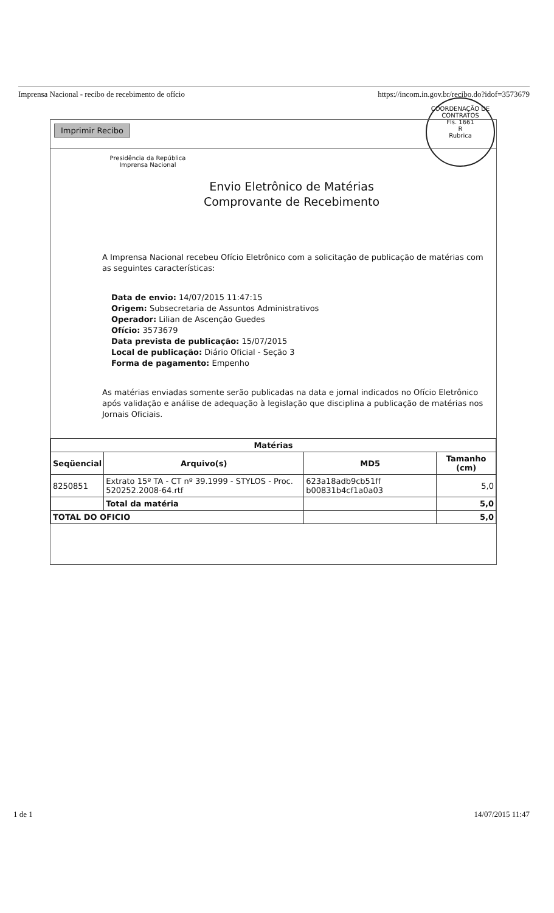Imprensa Nacional - recibo de recebimento de ofício https://incom.in.gov.br/recibo.do?idof=3573679
COORDENAÇÃO DE CONTRATOS
Fls. 1661
R
Rubrica
Imprimir Recibo
Presidência da República
Imprensa Nacional
Envio Eletrônico de Matérias
Comprovante de Recebimento
A Imprensa Nacional recebeu Ofício Eletrônico com a solicitação de publicação de matérias com as seguintes características:
Data de envio: 14/07/2015 11:47:15
Origem: Subsecretaria de Assuntos Administrativos
Operador: Lilian de Ascenção Guedes
Ofício: 3573679
Data prevista de publicação: 15/07/2015
Local de publicação: Diário Oficial - Seção 3
Forma de pagamento: Empenho
As matérias enviadas somente serão publicadas na data e jornal indicados no Ofício Eletrônico após validação e análise de adequação à legislação que disciplina a publicação de matérias nos Jornais Oficiais.
| Matérias | | | |
| --- | --- | --- | --- |
| Seqüencial | Arquivo(s) | MD5 | Tamanho (cm) |
| 8250851 | Extrato 15º TA - CT nº 39.1999 - STYLOS - Proc. 520252.2008-64.rtf | 623a18adb9cb51ff b00831b4cf1a0a03 | 5,0 |
| | Total da matéria | | 5,0 |
| TOTAL DO OFICIO | | | 5,0 |
1 de 1 14/07/2015 11:47